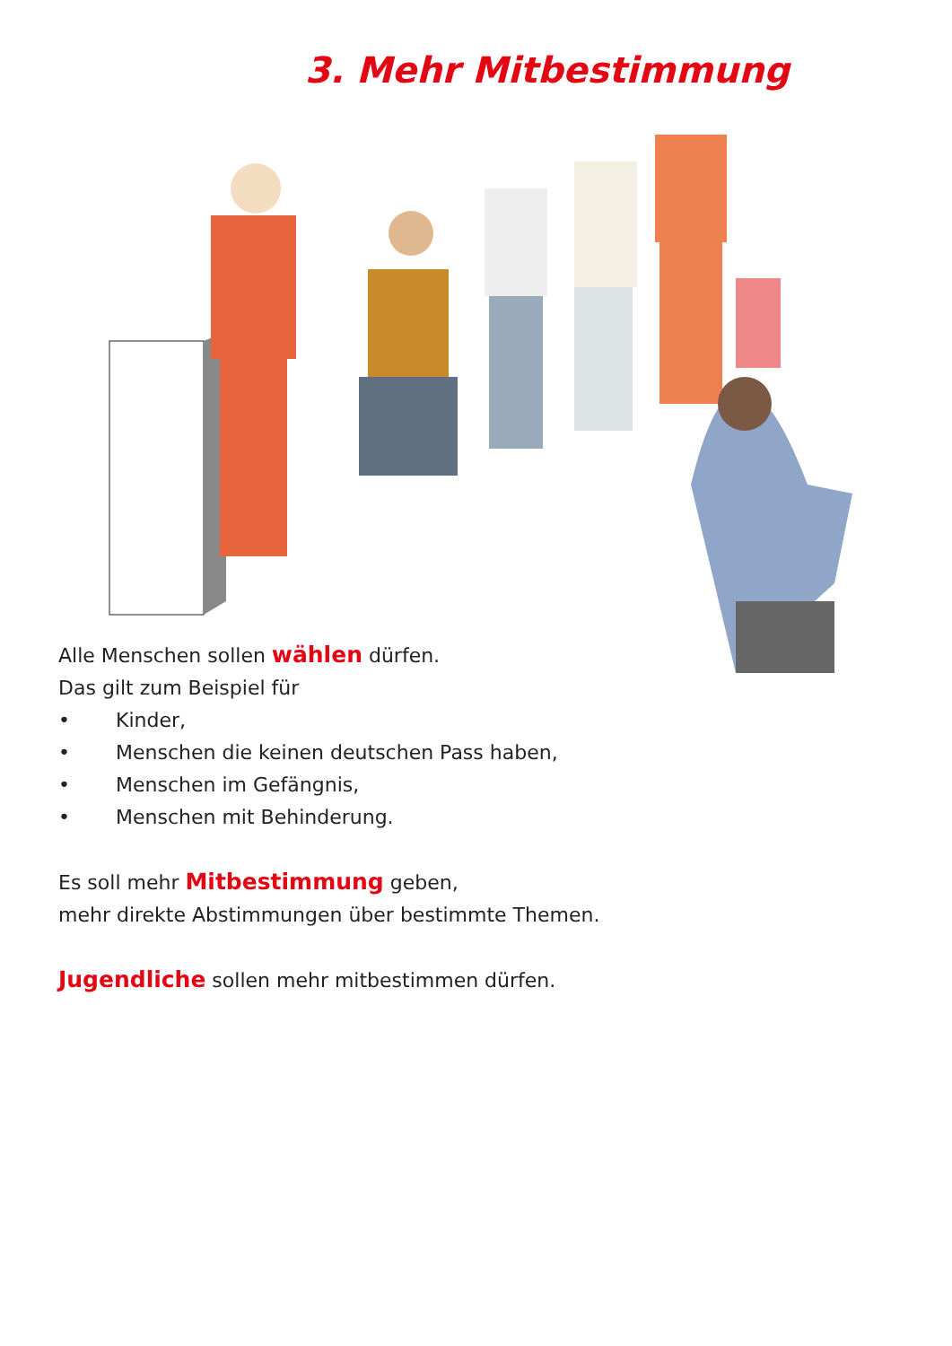3. Mehr Mitbestimmung
Alle Menschen sollen wählen dürfen.
Das gilt zum Beispiel für
• Kinder,
• Menschen die keinen deutschen Pass haben,
• Menschen im Gefängnis,
• Menschen mit Behinderung.
Es soll mehr Mitbestimmung geben,
mehr direkte Abstimmungen über bestimmte Themen.
Jugendliche sollen mehr mitbestimmen dürfen.